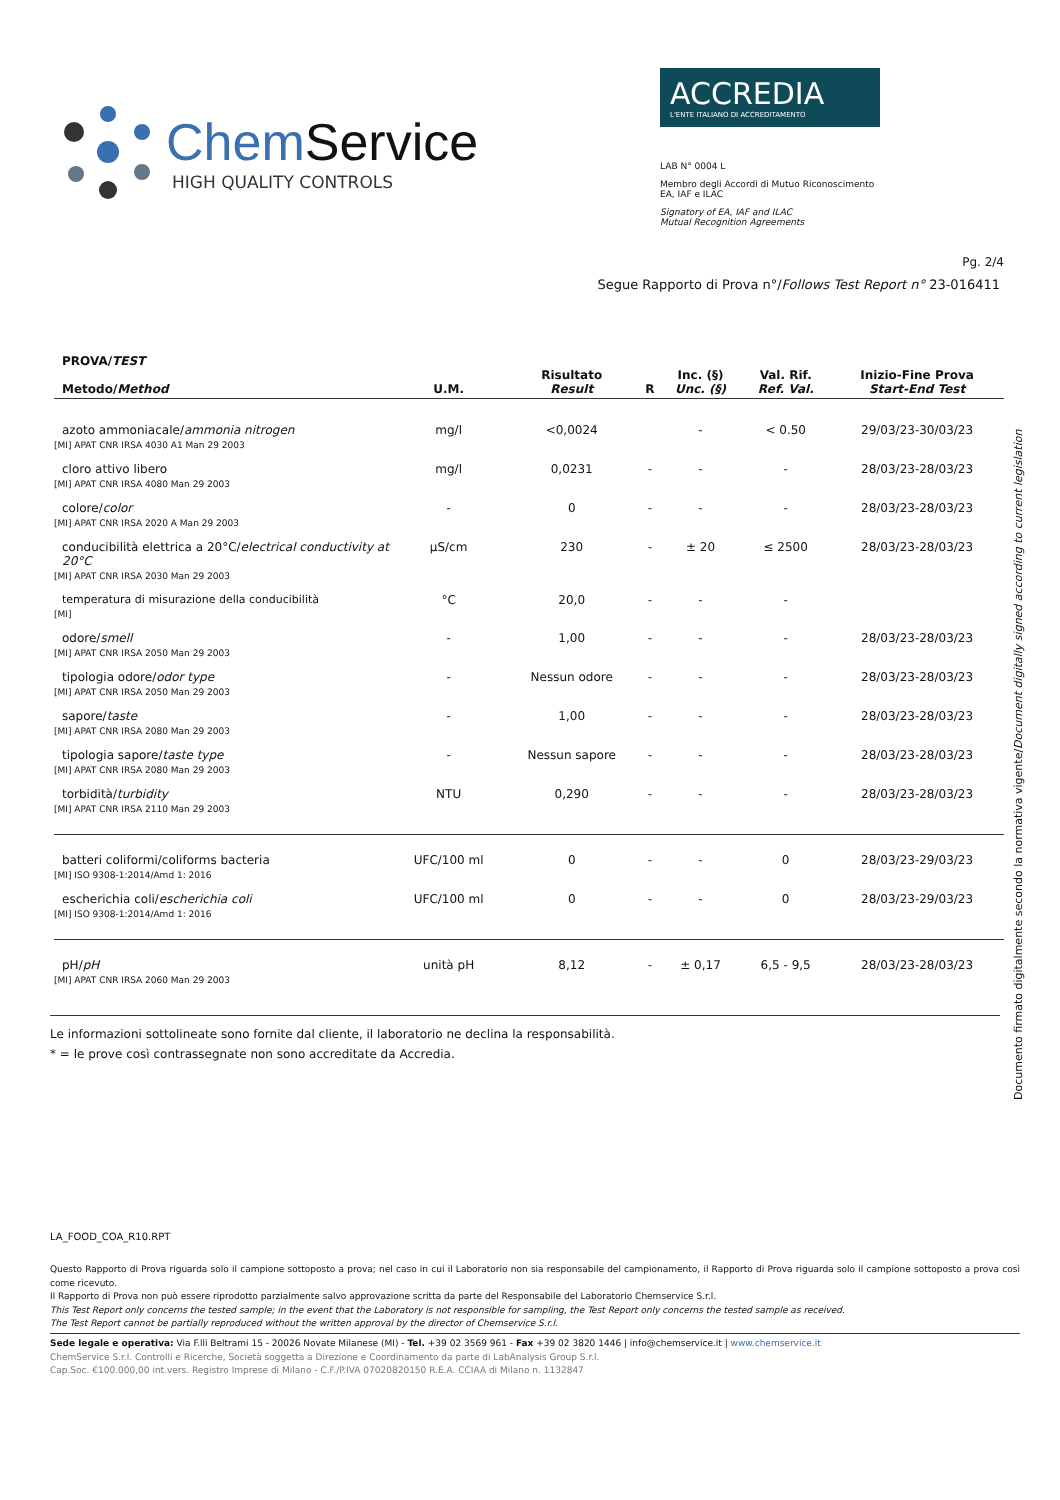Chem Service
HIGH QUALITY CONTROLS
ACCREDIA
L'ENTE ITALIANO DI ACCREDITAMENTO
LAB N° 0004 L
Membro degli Accordi di Mutuo Riconoscimento
EA, IAF e ILAC
Signatory of EA, IAF and ILAC
Mutual Recognition Agreements
Pg. 2/4
Segue Rapporto di Prova n°/Follows Test Report n° 23-016411
| PROVA/ TEST Metodo/ Method | U.M. | Risultato Result | R | Inc. (§) Unc. (§) | Val. Rif. Ref. Val. | Inizio-Fine Prova Start-End Test |
| --- | --- | --- | --- | --- | --- | --- |
| azoto ammoniacale/ ammonia nitrogen [MI] APAT CNR IRSA 4030 A1 Man 29 2003 | mg/l | <0,0024 | | - | < 0.50 | 29/03/23-30/03/23 |
| cloro attivo libero [MI] APAT CNR IRSA 4080 Man 29 2003 | mg/l | 0,0231 | - | - | - | 28/03/23-28/03/23 |
| colore/ color [MI] APAT CNR IRSA 2020 A Man 29 2003 | - | 0 | - | - | - | 28/03/23-28/03/23 |
| conducibilità elettrica a 20°C/ electrical conductivity at 20°C [MI] APAT CNR IRSA 2030 Man 29 2003 | µS/cm | 230 | - | ± 20 | ≤ 2500 | 28/03/23-28/03/23 |
| temperatura di misurazione della conducibilità [MI] | °C | 20,0 | - | - | - | |
| odore/ smell [MI] APAT CNR IRSA 2050 Man 29 2003 | - | 1,00 | - | - | - | 28/03/23-28/03/23 |
| tipologia odore/ odor type [MI] APAT CNR IRSA 2050 Man 29 2003 | - | Nessun odore | - | - | - | 28/03/23-28/03/23 |
| sapore/ taste [MI] APAT CNR IRSA 2080 Man 29 2003 | - | 1,00 | - | - | - | 28/03/23-28/03/23 |
| tipologia sapore/ taste type [MI] APAT CNR IRSA 2080 Man 29 2003 | - | Nessun sapore | - | - | - | 28/03/23-28/03/23 |
| torbidità/ turbidity [MI] APAT CNR IRSA 2110 Man 29 2003 | NTU | 0,290 | - | - | - | 28/03/23-28/03/23 |
| batteri coliformi/coliforms bacteria [MI] ISO 9308-1:2014/Amd 1: 2016 | UFC/100 ml | 0 | - | - | 0 | 28/03/23-29/03/23 |
| escherichia coli/ escherichia coli [MI] ISO 9308-1:2014/Amd 1: 2016 | UFC/100 ml | 0 | - | - | 0 | 28/03/23-29/03/23 |
| pH/ pH [MI] APAT CNR IRSA 2060 Man 29 2003 | unità pH | 8,12 | - | ± 0,17 | 6,5 - 9,5 | 28/03/23-28/03/23 |
Le informazioni sottolineate sono fornite dal cliente, il laboratorio ne declina la responsabilità.
* = le prove così contrassegnate non sono accreditate da Accredia.
Documento firmato digitalmente secondo la normativa vigente/Document digitally signed according to current legislation
LA_FOOD_COA_R10.RPT
Questo Rapporto di Prova riguarda solo il campione sottoposto a prova; nel caso in cui il Laboratorio non sia responsabile del campionamento, il Rapporto di Prova riguarda solo il campione sottoposto a prova così come ricevuto.
Il Rapporto di Prova non può essere riprodotto parzialmente salvo approvazione scritta da parte del Responsabile del Laboratorio Chemservice S.r.l.
This Test Report only concerns the tested sample; in the event that the Laboratory is not responsible for sampling, the Test Report only concerns the tested sample as received.
The Test Report cannot be partially reproduced without the written approval by the director of Chemservice S.r.l.
Sede legale e operativa: Via F.lli Beltrami 15 - 20026 Novate Milanese (MI) - Tel. +39 02 3569 961 - Fax +39 02 3820 1446 | info@chemservice.it | www.chemservice.it
ChemService S.r.l. Controlli e Ricerche, Società soggetta a Direzione e Coordinamento da parte di LabAnalysis Group S.r.l.
Cap.Soc. €100.000,00 int.vers. Registro Imprese di Milano - C.F./P.IVA 07020820150 R.E.A. CCIAA di Milano n. 1132847